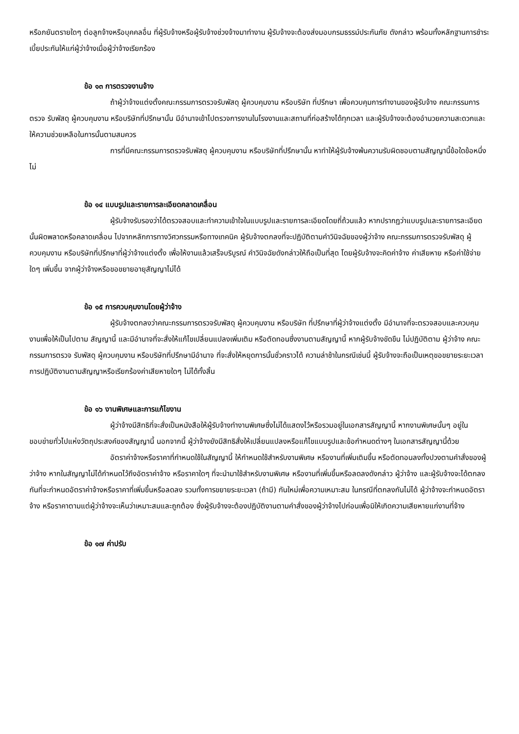หรือภยันตรายใดๆ ต่อลูกจ้างหรือบุคคลอื่น ที่ผู้รับจ้างหรือผู้รับจ้างช่วงจ้างมาทำงาน ผู้รับจ้างจะต้องส่งมอบกรมธรรม์ประกันภัย ดังกล่าว พร้อมทั้งหลักฐานการชำระเบี้ยประกันให้แก่ผู้ว่าจ้างเมื่อผู้ว่าจ้างเรียกร้อง
ข้อ ๑๓ การตรวจงานจ้าง
ถ้าผู้ว่าจ้างแต่งตั้งคณะกรรมการตรวจรับพัสดุ ผู้ควบคุมงาน หรือบริษัท ที่ปรึกษา เพื่อควบคุมการทำงานของผู้รับจ้าง คณะกรรมการตรวจ รับพัสดุ ผู้ควบคุมงาน หรือบริษัทที่ปรึกษานั้น มีอำนาจเข้าไปตรวจการงานในโรงงานและสถานที่ก่อสร้างได้ทุกเวลา และผู้รับจ้างจะต้องอำนวยความสะดวกและให้ความช่วยเหลือในการนั้นตามสมควร
การที่มีคณะกรรมการตรวจรับพัสดุ ผู้ควบคุมงาน หรือบริษัทที่ปรึกษานั้น หาทำให้ผู้รับจ้างพ้นความรับผิดชอบตามสัญญานี้ข้อใดข้อหนึ่งไม่
ข้อ ๑๔ แบบรูปและรายการละเอียดคลาดเคลื่อน
ผู้รับจ้างรับรองว่าได้ตรวจสอบและทำความเข้าใจในแบบรูปและรายการละเอียดโดยถี่ถ้วนแล้ว หากปรากฏว่าแบบรูปและรายการละเอียดนั้นผิดพลาดหรือคลาดเคลื่อน ไปจากหลักการทางวิศวกรรมหรือทางเทคนิค ผู้รับจ้างตกลงที่จะปฏิบัติตามคำวินิจฉัยของผู้ว่าจ้าง คณะกรรมการตรวจรับพัสดุ ผู้ควบคุมงาน หรือบริษัทที่ปรึกษาที่ผู้ว่าจ้างแต่งตั้ง เพื่อให้งานแล้วเสร็จบริบูรณ์ คำวินิจฉัยดังกล่าวให้ถือเป็นที่สุด โดยผู้รับจ้างจะคิดค่าจ้าง ค่าเสียหาย หรือค่าใช้จ่ายใดๆ เพิ่มขึ้น จากผู้ว่าจ้างหรือขอขยายอายุสัญญาไม่ได้
ข้อ ๑๕ การควบคุมงานโดยผู้ว่าจ้าง
ผู้รับจ้างตกลงว่าคณะกรรมการตรวจรับพัสดุ ผู้ควบคุมงาน หรือบริษัท ที่ปรึกษาที่ผู้ว่าจ้างแต่งตั้ง มีอำนาจที่จะตรวจสอบและควบคุมงานเพื่อให้เป็นไปตาม สัญญานี้ และมีอำนาจที่จะสั่งให้แก้ไขเปลี่ยนแปลงเพิ่มเติม หรือตัดทอนซึ่งงานตามสัญญานี้ หากผู้รับจ้างขัดขืน ไม่ปฏิบัติตาม ผู้ว่าจ้าง คณะกรรมการตรวจ รับพัสดุ ผู้ควบคุมงาน หรือบริษัทที่ปรึกษามีอำนาจ ที่จะสั่งให้หยุดการนั้นชั่วคราวได้ ความล่าช้าในกรณีเช่นนี้ ผู้รับจ้างจะถือเป็นเหตุขอขยายระยะเวลา การปฏิบัติงานตามสัญญาหรือเรียกร้องค่าเสียหายใดๆ ไม่ได้ทั้งสิ้น
ข้อ ๑๖ งานพิเศษและการแก้ไขงาน
ผู้ว่าจ้างมีสิทธิที่จะสั่งเป็นหนังสือให้ผู้รับจ้างทำงานพิเศษซึ่งไม่ได้แสดงไว้หรือรวมอยู่ในเอกสารสัญญานี้ หากงานพิเศษนั้นๆ อยู่ในขอบข่ายทั่วไปแห่งวัตถุประสงค์ของสัญญานี้ นอกจากนี้ ผู้ว่าจ้างยังมีสิทธิสั่งให้เปลี่ยนแปลงหรือแก้ไขแบบรูปและข้อกำหนดต่างๆ ในเอกสารสัญญานี้ด้วย
อัตราค่าจ้างหรือราคาที่กำหนดใช้ในสัญญานี้ ให้กำหนดใช้สำหรับงานพิเศษ หรืองานที่เพิ่มเติมขึ้น หรือตัดทอนลงทั้งปวงตามคำสั่งของผู้ว่าจ้าง หากในสัญญาไม่ได้กำหนดไว้ถึงอัตราค่าจ้าง หรือราคาใดๆ ที่จะนำมาใช้สำหรับงานพิเศษ หรืองานที่เพิ่มขึ้นหรือลดลงดังกล่าว ผู้ว่าจ้าง และผู้รับจ้างจะได้ตกลงกันที่จะกำหนดอัตราค่าจ้างหรือราคาที่เพิ่มขึ้นหรือลดลง รวมทั้งการขยายระยะเวลา (ถ้ามี) กันใหม่เพื่อความเหมาะสม ในกรณีที่ตกลงกันไม่ได้ ผู้ว่าจ้างจะกำหนดอัตราจ้าง หรือราคาตามแต่ผู้ว่าจ้างจะเห็นว่าเหมาะสมและถูกต้อง ซึ่งผู้รับจ้างจะต้องปฏิบัติงานตามคำสั่งของผู้ว่าจ้างไปก่อนเพื่อมิให้เกิดความเสียหายแก่งานที่จ้าง
ข้อ ๑๗ ค่าปรับ